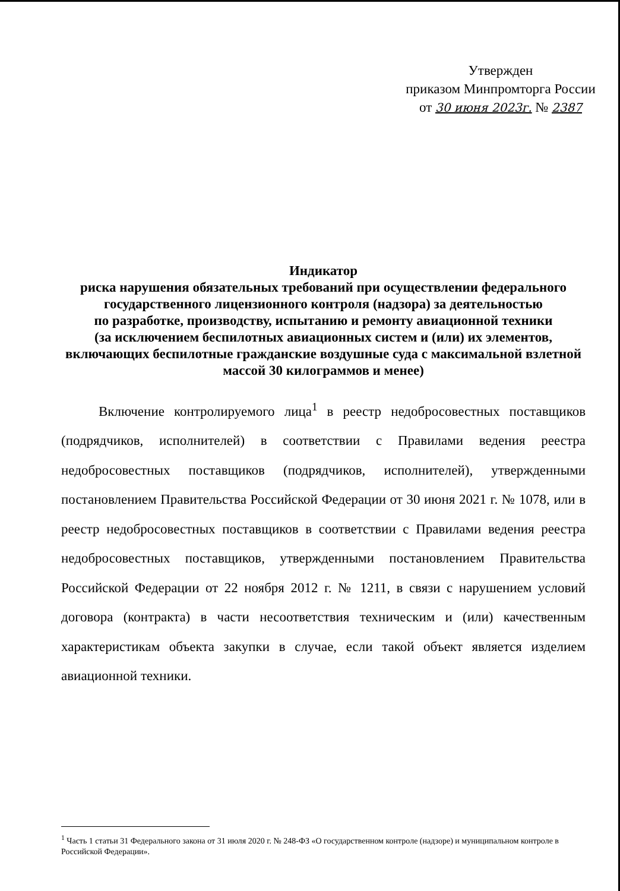Утвержден
приказом Минпромторга России
от 30 июня 2023г. № 2387
Индикатор
риска нарушения обязательных требований при осуществлении федерального государственного лицензионного контроля (надзора) за деятельностью
по разработке, производству, испытанию и ремонту авиационной техники
(за исключением беспилотных авиационных систем и (или) их элементов, включающих беспилотные гражданские воздушные суда с максимальной взлетной массой 30 килограммов и менее)
Включение контролируемого лица<sup>1</sup> в реестр недобросовестных поставщиков (подрядчиков, исполнителей) в соответствии с Правилами ведения реестра недобросовестных поставщиков (подрядчиков, исполнителей), утвержденными постановлением Правительства Российской Федерации от 30 июня 2021 г. № 1078, или в реестр недобросовестных поставщиков в соответствии с Правилами ведения реестра недобросовестных поставщиков, утвержденными постановлением Правительства Российской Федерации от 22 ноября 2012 г. № 1211, в связи с нарушением условий договора (контракта) в части несоответствия техническим и (или) качественным характеристикам объекта закупки в случае, если такой объект является изделием авиационной техники.
<sup>1</sup> Часть 1 статьи 31 Федерального закона от 31 июля 2020 г. № 248-ФЗ «О государственном контроле (надзоре) и муниципальном контроле в Российской Федерации».